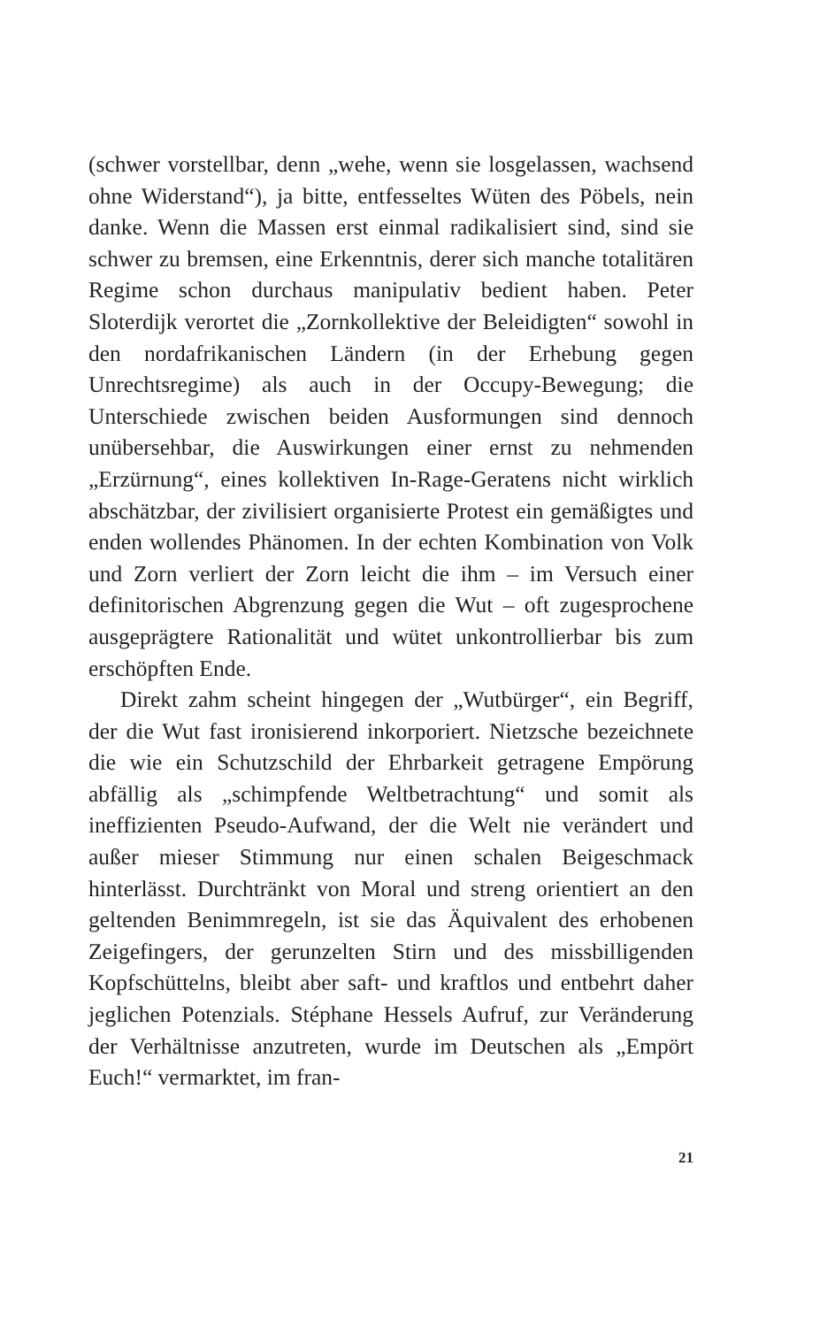(schwer vorstellbar, denn „wehe, wenn sie losgelassen, wachsend ohne Widerstand“), ja bitte, entfesseltes Wüten des Pöbels, nein danke. Wenn die Massen erst einmal radikalisiert sind, sind sie schwer zu bremsen, eine Erkenntnis, derer sich manche totalitären Regime schon durchaus manipulativ bedient haben. Peter Sloterdijk verortet die „Zornkollektive der Beleidigten“ sowohl in den nordafrikanischen Ländern (in der Erhebung gegen Unrechtsregime) als auch in der Occupy-Bewegung; die Unterschiede zwischen beiden Ausformungen sind dennoch unübersehbar, die Auswirkungen einer ernst zu nehmenden „Erzürnung“, eines kollektiven In-Rage-Geratens nicht wirklich abschätzbar, der zivilisiert organisierte Protest ein gemäßigtes und enden wollendes Phänomen. In der echten Kombination von Volk und Zorn verliert der Zorn leicht die ihm – im Versuch einer definitorischen Abgrenzung gegen die Wut – oft zugesprochene ausgeprägtere Rationalität und wütet unkontrollierbar bis zum erschöpften Ende.
Direkt zahm scheint hingegen der „Wutbürger“, ein Begriff, der die Wut fast ironisierend inkorporiert. Nietzsche bezeichnete die wie ein Schutzschild der Ehrbarkeit getragene Empörung abfällig als „schimpfende Weltbetrachtung“ und somit als ineffizienten Pseudo-Aufwand, der die Welt nie verändert und außer mieser Stimmung nur einen schalen Beigeschmack hinterlässt. Durchtränkt von Moral und streng orientiert an den geltenden Benimmregeln, ist sie das Äquivalent des erhobenen Zeigefingers, der gerunzelten Stirn und des missbilligenden Kopfschüttelns, bleibt aber saft- und kraftlos und entbehrt daher jeglichen Potenzials. Stéphane Hessels Aufruf, zur Veränderung der Verhältnisse anzutreten, wurde im Deutschen als „Empört Euch!“ vermarktet, im fran-
21